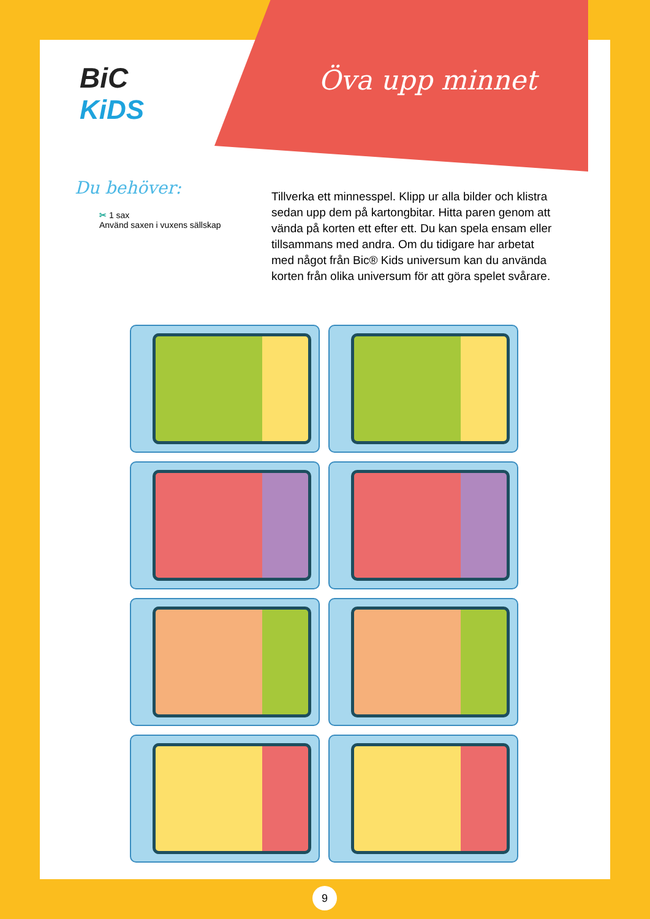BiC
KiDS
Öva upp minnet
Du behöver:
✂ 1 sax
Använd saxen i vuxens sällskap
Tillverka ett minnesspel. Klipp ur alla bilder och klistra sedan upp dem på kartongbitar. Hitta paren genom att vända på korten ett efter ett. Du kan spela ensam eller tillsammans med andra. Om du tidigare har arbetat med något från Bic® Kids universum kan du använda korten från olika universum för att göra spelet svårare.
9